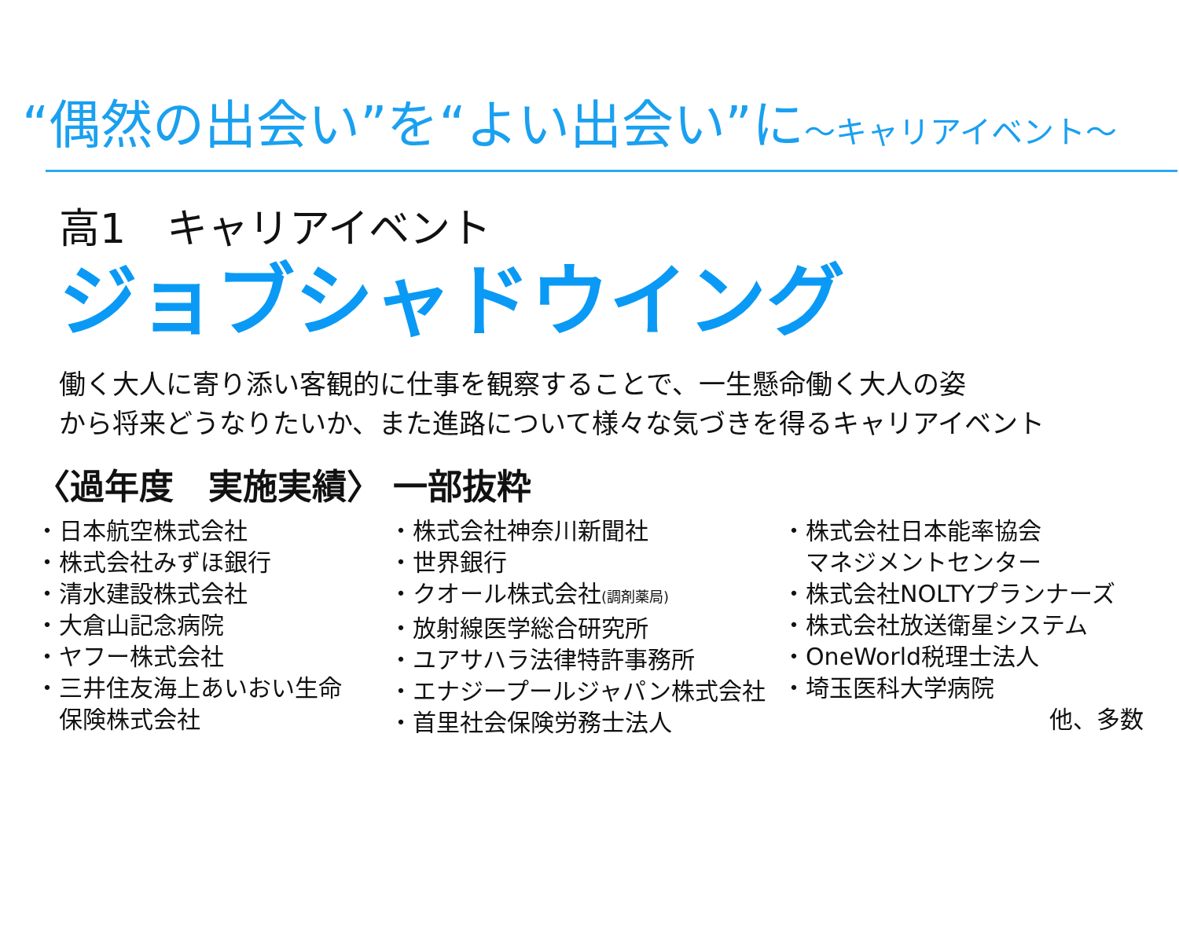“偶然の出会い”を“よい出会い”に～キャリアイベント～
高1　キャリアイベント
ジョブシャドウイング
働く大人に寄り添い客観的に仕事を観察することで、一生懸命働く大人の姿
から将来どうなりたいか、また進路について様々な気づきを得るキャリアイベント
〈過年度　実施実績〉 一部抜粋
・日本航空株式会社
・株式会社みずほ銀行
・清水建設株式会社
・大倉山記念病院
・ヤフー株式会社
・三井住友海上あいおい生命
　保険株式会社
・株式会社神奈川新聞社
・世界銀行
・クオール株式会社(調剤薬局)
・放射線医学総合研究所
・ユアサハラ法律特許事務所
・エナジープールジャパン株式会社
・首里社会保険労務士法人
・株式会社日本能率協会
　マネジメントセンター
・株式会社NOLTYプランナーズ
・株式会社放送衛星システム
・OneWorld税理士法人
・埼玉医科大学病院
他、多数